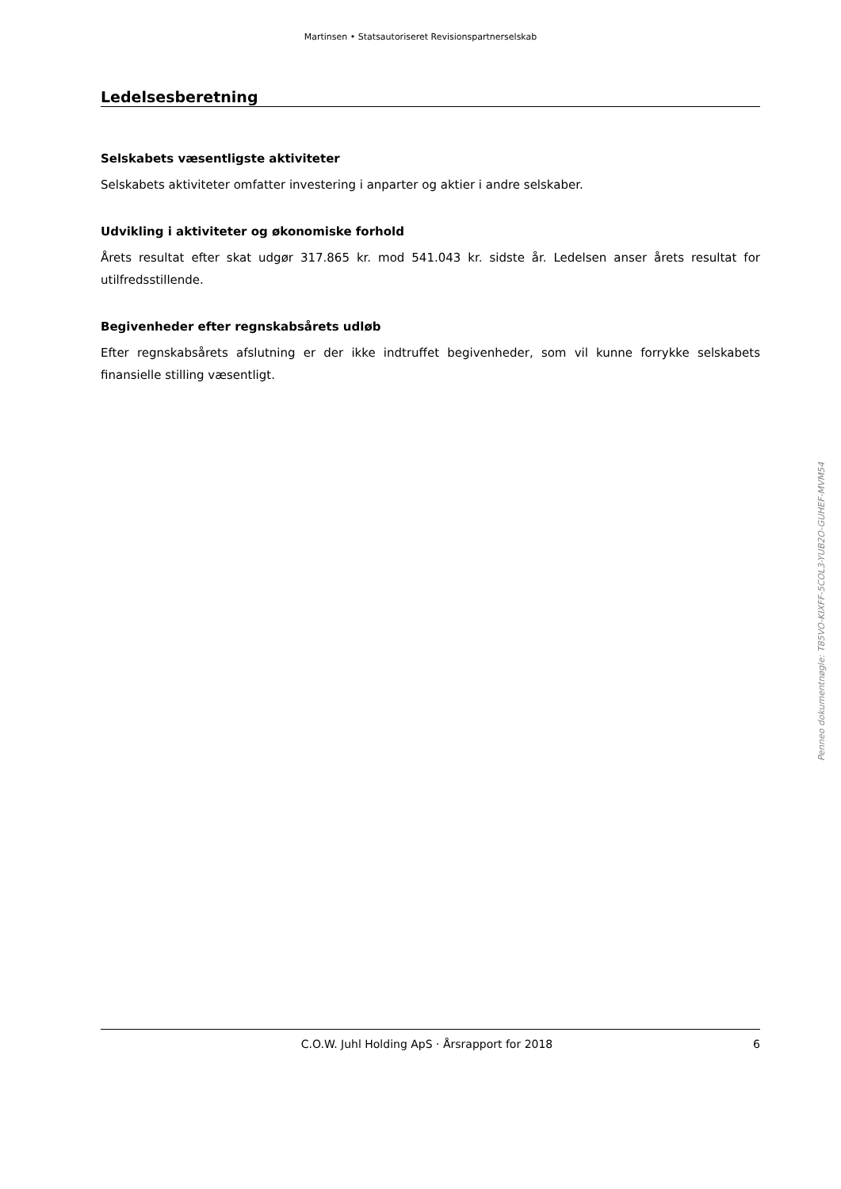Martinsen • Statsautoriseret Revisionspartnerselskab
Ledelsesberetning
Selskabets væsentligste aktiviteter
Selskabets aktiviteter omfatter investering i anparter og aktier i andre selskaber.
Udvikling i aktiviteter og økonomiske forhold
Årets resultat efter skat udgør 317.865 kr. mod 541.043 kr. sidste år. Ledelsen anser årets resultat for utilfredsstillende.
Begivenheder efter regnskabsårets udløb
Efter regnskabsårets afslutning er der ikke indtruffet begivenheder, som vil kunne forrykke selskabets finansielle stilling væsentligt.
Penneo dokumentnøgle: T85VO-KIXFF-5COL3-YUB2O-GUHEF-MVM54
C.O.W. Juhl Holding ApS · Årsrapport for 2018 6